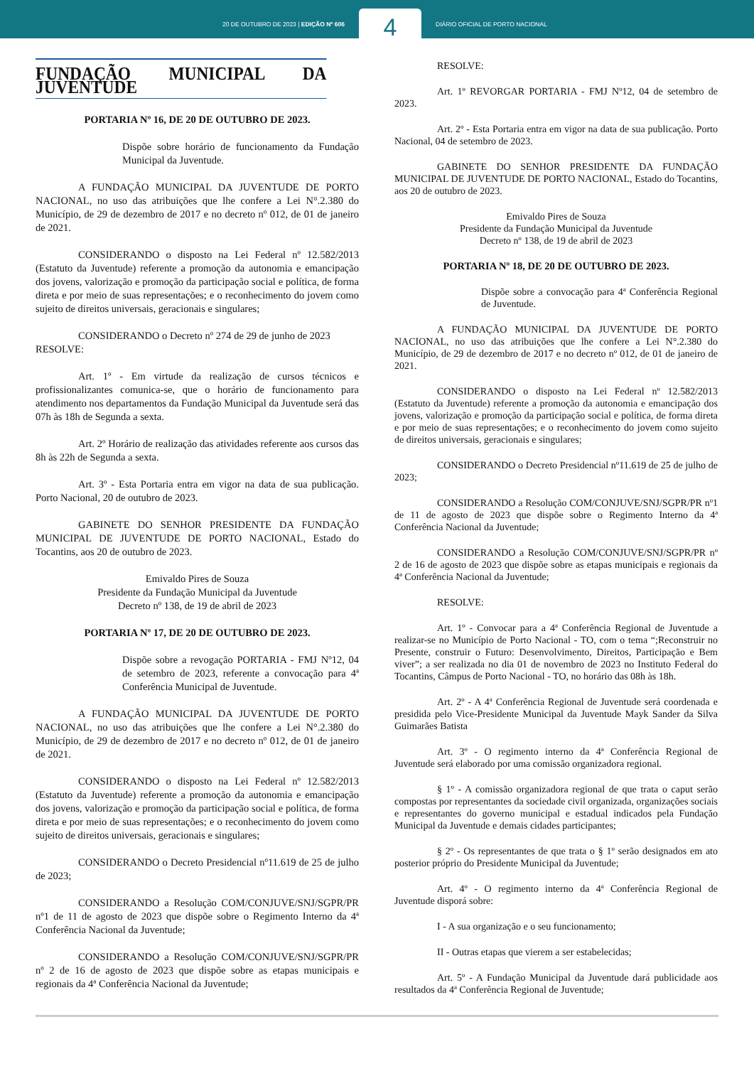20 DE OUTUBRO DE 2023 | EDIÇÃO Nº 606
4
DIÁRIO OFICIAL DE PORTO NACIONAL
FUNDAÇÃO MUNICIPAL DA JUVENTUDE
PORTARIA Nº 16, DE 20 DE OUTUBRO DE 2023.
Dispõe sobre horário de funcionamento da Fundação Municipal da Juventude.
A FUNDAÇÃO MUNICIPAL DA JUVENTUDE DE PORTO NACIONAL, no uso das atribuições que lhe confere a Lei N°.2.380 do Município, de 29 de dezembro de 2017 e no decreto nº 012, de 01 de janeiro de 2021.
CONSIDERANDO o disposto na Lei Federal nº 12.582/2013 (Estatuto da Juventude) referente a promoção da autonomia e emancipação dos jovens, valorização e promoção da participação social e política, de forma direta e por meio de suas representações; e o reconhecimento do jovem como sujeito de direitos universais, geracionais e singulares;
CONSIDERANDO o Decreto nº 274 de 29 de junho de 2023
RESOLVE:
Art. 1º - Em virtude da realização de cursos técnicos e profissionalizantes comunica-se, que o horário de funcionamento para atendimento nos departamentos da Fundação Municipal da Juventude será das 07h às 18h de Segunda a sexta.
Art. 2º Horário de realização das atividades referente aos cursos das 8h às 22h de Segunda a sexta.
Art. 3º - Esta Portaria entra em vigor na data de sua publicação. Porto Nacional, 20 de outubro de 2023.
GABINETE DO SENHOR PRESIDENTE DA FUNDAÇÃO MUNICIPAL DE JUVENTUDE DE PORTO NACIONAL, Estado do Tocantins, aos 20 de outubro de 2023.
Emivaldo Pires de Souza
Presidente da Fundação Municipal da Juventude
Decreto nº 138, de 19 de abril de 2023
PORTARIA Nº 17, DE 20 DE OUTUBRO DE 2023.
Dispõe sobre a revogação PORTARIA - FMJ Nº12, 04 de setembro de 2023, referente a convocação para 4ª Conferência Municipal de Juventude.
A FUNDAÇÃO MUNICIPAL DA JUVENTUDE DE PORTO NACIONAL, no uso das atribuições que lhe confere a Lei N°.2.380 do Município, de 29 de dezembro de 2017 e no decreto nº 012, de 01 de janeiro de 2021.
CONSIDERANDO o disposto na Lei Federal nº 12.582/2013 (Estatuto da Juventude) referente a promoção da autonomia e emancipação dos jovens, valorização e promoção da participação social e política, de forma direta e por meio de suas representações; e o reconhecimento do jovem como sujeito de direitos universais, geracionais e singulares;
CONSIDERANDO o Decreto Presidencial nº11.619 de 25 de julho de 2023;
CONSIDERANDO a Resolução COM/CONJUVE/SNJ/SGPR/PR nº1 de 11 de agosto de 2023 que dispõe sobre o Regimento Interno da 4ª Conferência Nacional da Juventude;
CONSIDERANDO a Resolução COM/CONJUVE/SNJ/SGPR/PR nº 2 de 16 de agosto de 2023 que dispõe sobre as etapas municipais e regionais da 4ª Conferência Nacional da Juventude;
RESOLVE:
Art. 1º REVORGAR PORTARIA - FMJ Nº12, 04 de setembro de 2023.
Art. 2º - Esta Portaria entra em vigor na data de sua publicação. Porto Nacional, 04 de setembro de 2023.
GABINETE DO SENHOR PRESIDENTE DA FUNDAÇÃO MUNICIPAL DE JUVENTUDE DE PORTO NACIONAL, Estado do Tocantins, aos 20 de outubro de 2023.
Emivaldo Pires de Souza
Presidente da Fundação Municipal da Juventude
Decreto nº 138, de 19 de abril de 2023
PORTARIA Nº 18, DE 20 DE OUTUBRO DE 2023.
Dispõe sobre a convocação para 4ª Conferência Regional de Juventude.
A FUNDAÇÃO MUNICIPAL DA JUVENTUDE DE PORTO NACIONAL, no uso das atribuições que lhe confere a Lei N°.2.380 do Município, de 29 de dezembro de 2017 e no decreto nº 012, de 01 de janeiro de 2021.
CONSIDERANDO o disposto na Lei Federal nº 12.582/2013 (Estatuto da Juventude) referente a promoção da autonomia e emancipação dos jovens, valorização e promoção da participação social e política, de forma direta e por meio de suas representações; e o reconhecimento do jovem como sujeito de direitos universais, geracionais e singulares;
CONSIDERANDO o Decreto Presidencial nº11.619 de 25 de julho de 2023;
CONSIDERANDO a Resolução COM/CONJUVE/SNJ/SGPR/PR nº1 de 11 de agosto de 2023 que dispõe sobre o Regimento Interno da 4ª Conferência Nacional da Juventude;
CONSIDERANDO a Resolução COM/CONJUVE/SNJ/SGPR/PR nº 2 de 16 de agosto de 2023 que dispõe sobre as etapas municipais e regionais da 4ª Conferência Nacional da Juventude;
RESOLVE:
Art. 1º - Convocar para a 4ª Conferência Regional de Juventude a realizar-se no Município de Porto Nacional - TO, com o tema “;Reconstruir no Presente, construir o Futuro: Desenvolvimento, Direitos, Participação e Bem viver”; a ser realizada no dia 01 de novembro de 2023 no Instituto Federal do Tocantins, Câmpus de Porto Nacional - TO, no horário das 08h às 18h.
Art. 2º - A 4ª Conferência Regional de Juventude será coordenada e presidida pelo Vice-Presidente Municipal da Juventude Mayk Sander da Silva Guimarães Batista
Art. 3º - O regimento interno da 4ª Conferência Regional de Juventude será elaborado por uma comissão organizadora regional.
§ 1º - A comissão organizadora regional de que trata o caput serão compostas por representantes da sociedade civil organizada, organizações sociais e representantes do governo municipal e estadual indicados pela Fundação Municipal da Juventude e demais cidades participantes;
§ 2º - Os representantes de que trata o § 1º serão designados em ato posterior próprio do Presidente Municipal da Juventude;
Art. 4º - O regimento interno da 4ª Conferência Regional de Juventude disporá sobre:
I - A sua organização e o seu funcionamento;
II - Outras etapas que vierem a ser estabelecidas;
Art. 5º - A Fundação Municipal da Juventude dará publicidade aos resultados da 4ª Conferência Regional de Juventude;